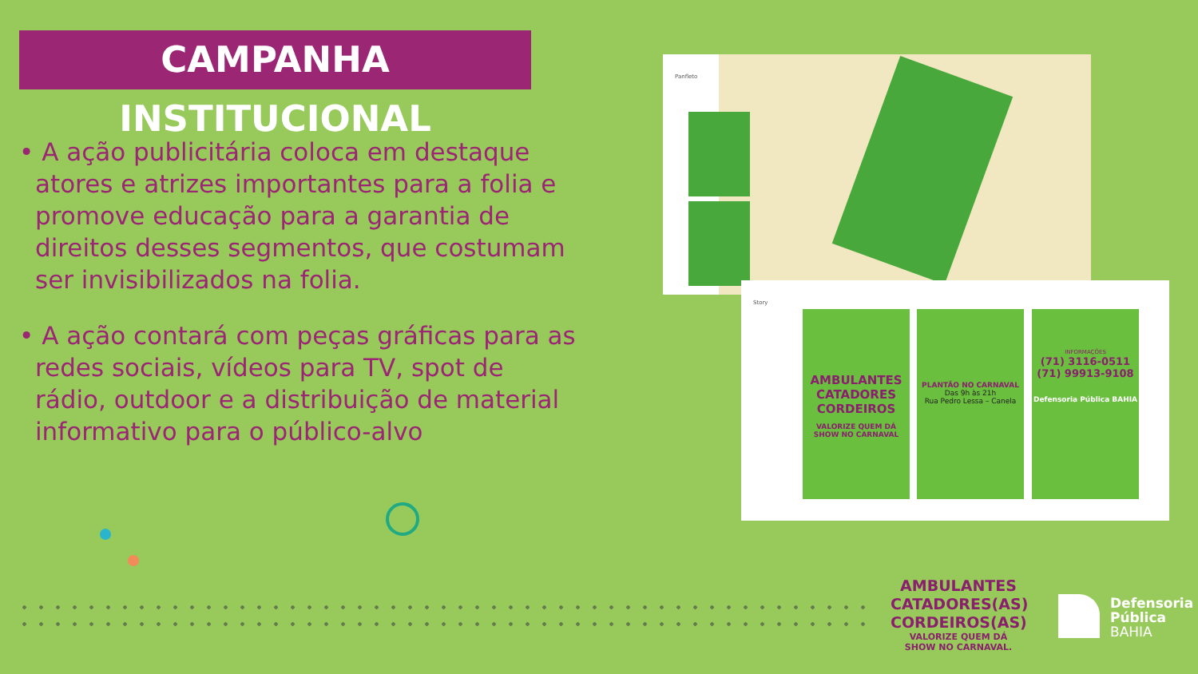CAMPANHA INSTITUCIONAL
• A ação publicitária coloca em destaque atores e atrizes importantes para a folia e promove educação para a garantia de direitos desses segmentos, que costumam ser invisibilizados na folia.
• A ação contará com peças gráficas para as redes sociais, vídeos para TV, spot de rádio, outdoor e a distribuição de material informativo para o público-alvo
Panfleto
Story
AMBULANTES CATADORES CORDEIROS
VALORIZE QUEM DÁ SHOW NO CARNAVAL
PLANTÃO NO CARNAVAL
Das 9h às 21h
Rua Pedro Lessa – Canela
INFORMAÇÕES
(71) 3116-0511
(71) 99913-9108
Defensoria Pública BAHIA
AMBULANTES
CATADORES(AS)
CORDEIROS(AS)
VALORIZE QUEM DÁ
SHOW NO CARNAVAL.
Defensoria
Pública
BAHIA